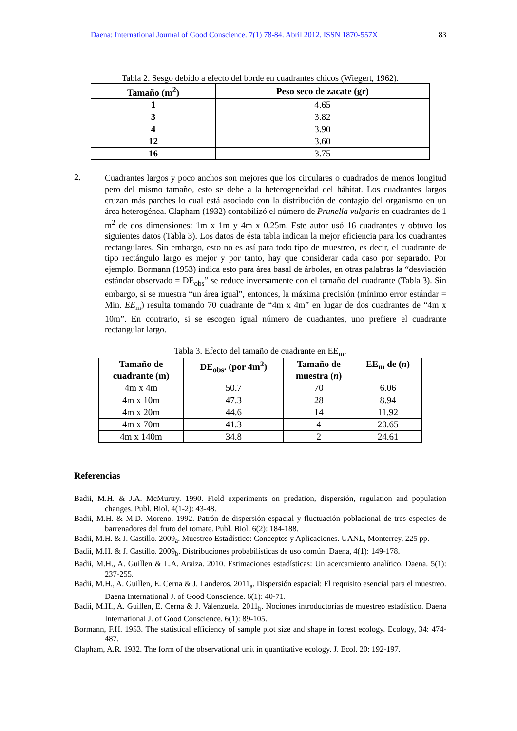Daena: International Journal of Good Conscience. 7(1) 78-84. Abril 2012. ISSN 1870-557X 83
Tabla 2. Sesgo debido a efecto del borde en cuadrantes chicos (Wiegert, 1962).
| Tamaño (m<sup>2</sup>) | Peso seco de zacate (gr) |
| --- | --- |
| 1 | 4.65 |
| 3 | 3.82 |
| 4 | 3.90 |
| 12 | 3.60 |
| 16 | 3.75 |
2.
Cuadrantes largos y poco anchos son mejores que los circulares o cuadrados de menos longitud pero del mismo tamaño, esto se debe a la heterogeneidad del hábitat. Los cuadrantes largos cruzan más parches lo cual está asociado con la distribución de contagio del organismo en un área heterogénea. Clapham (1932) contabilizó el número de Prunella vulgaris en cuadrantes de 1 m<sup>2</sup> de dos dimensiones: 1m x 1m y 4m x 0.25m. Este autor usó 16 cuadrantes y obtuvo los siguientes datos (Tabla 3). Los datos de ésta tabla indican la mejor eficiencia para los cuadrantes rectangulares. Sin embargo, esto no es así para todo tipo de muestreo, es decir, el cuadrante de tipo rectángulo largo es mejor y por tanto, hay que considerar cada caso por separado. Por ejemplo, Bormann (1953) indica esto para área basal de árboles, en otras palabras la “desviación estándar observado = DE<sub>obs</sub>” se reduce inversamente con el tamaño del cuadrante (Tabla 3). Sin embargo, si se muestra “un área igual”, entonces, la máxima precisión (mínimo error estándar = Min. EE<sub>m</sub>) resulta tomando 70 cuadrante de “4m x 4m” en lugar de dos cuadrantes de “4m x 10m”. En contrario, si se escogen igual número de cuadrantes, uno prefiere el cuadrante rectangular largo.
Tabla 3. Efecto del tamaño de cuadrante en EE<sub>m</sub>.
| Tamaño de cuadrante (m) | DE<sub>obs</sub>. (por 4m<sup>2</sup>) | Tamaño de muestra ( n ) | EE<sub>m</sub> de ( n ) |
| --- | --- | --- | --- |
| 4m x 4m | 50.7 | 70 | 6.06 |
| 4m x 10m | 47.3 | 28 | 8.94 |
| 4m x 20m | 44.6 | 14 | 11.92 |
| 4m x 70m | 41.3 | 4 | 20.65 |
| 4m x 140m | 34.8 | 2 | 24.61 |
Referencias
Badii, M.H. & J.A. McMurtry. 1990. Field experiments on predation, dispersión, regulation and population changes. Publ. Biol. 4(1-2): 43-48.
Badii, M.H. & M.D. Moreno. 1992. Patrón de dispersión espacial y fluctuación poblacional de tres especies de barrenadores del fruto del tomate. Publ. Biol. 6(2): 184-188.
Badii, M.H. & J. Castillo. 2009<sub>a</sub>. Muestreo Estadístico: Conceptos y Aplicaciones. UANL, Monterrey, 225 pp.
Badii, M.H. & J. Castillo. 2009<sub>b</sub>. Distribuciones probabilísticas de uso común. Daena, 4(1): 149-178.
Badii, M.H., A. Guillen & L.A. Araiza. 2010. Estimaciones estadísticas: Un acercamiento analítico. Daena. 5(1): 237-255.
Badii, M.H., A. Guillen, E. Cerna & J. Landeros. 2011<sub>a</sub>. Dispersión espacial: El requisito esencial para el muestreo. Daena International J. of Good Conscience. 6(1): 40-71.
Badii, M.H., A. Guillen, E. Cerna & J. Valenzuela. 2011<sub>b</sub>. Nociones introductorias de muestreo estadístico. Daena International J. of Good Conscience. 6(1): 89-105.
Bormann, F.H. 1953. The statistical efficiency of sample plot size and shape in forest ecology. Ecology, 34: 474-487.
Clapham, A.R. 1932. The form of the observational unit in quantitative ecology. J. Ecol. 20: 192-197.